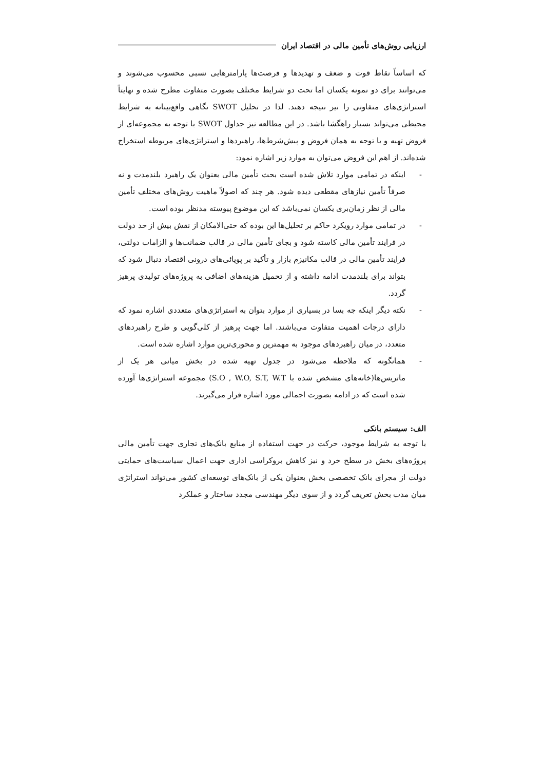ارزیابی روش‌های تأمین مالی در اقتصاد ایران
که اساساً نقاط قوت و ضعف و تهدیدها و فرصت‌ها پارامترهایی نسبی محسوب می‌شوند و می‌توانند برای دو نمونه یکسان اما تحت دو شرایط مختلف بصورت متفاوت مطرح شده و نهایتاً استراتژی‌های متفاوتی را نیز نتیجه دهند. لذا در تحلیل SWOT نگاهی واقع‌بینانه به شرایط محیطی می‌تواند بسیار راهگشا باشد. در این مطالعه نیز جداول SWOT با توجه به مجموعه‌ای از فروض تهیه و با توجه به همان فروض و پیش‌شرط‌ها، راهبردها و استراتژی‌های مربوطه استخراج شده‌اند. از اهم این فروض می‌توان به موارد زیر اشاره نمود:
- اینکه در تمامی موارد تلاش شده است بحث تأمین مالی بعنوان یک راهبرد بلندمدت و نه صرفاً تأمین نیازهای مقطعی دیده شود. هر چند که اصولاً ماهیت روش‌های مختلف تأمین مالی از نظر زمان‌بری یکسان نمی‌باشد که این موضوع پیوسته مدنظر بوده است.
- در تمامی موارد رویکرد حاکم بر تحلیل‌ها این بوده که حتی‌الامکان از نقش بیش از حد دولت در فرایند تأمین مالی کاسته شود و بجای تأمین مالی در قالب ضمانت‌ها و الزامات دولتی، فرایند تأمین مالی در قالب مکانیزم بازار و تأکید بر پویائی‌های درونی اقتصاد دنبال شود که بتواند برای بلندمدت ادامه داشته و از تحمیل هزینه‌های اضافی به پروژه‌های تولیدی پرهیز گردد.
- نکته دیگر اینکه چه بسا در بسیاری از موارد بتوان به استراتژی‌های متعددی اشاره نمود که دارای درجات اهمیت متفاوت می‌باشند. اما جهت پرهیز از کلی‌گویی و طرح راهبردهای متعدد، در میان راهبردهای موجود به مهمترین و محوری‌ترین موارد اشاره شده است.
- همانگونه که ملاحظه می‌شود در جدول تهیه شده در بخش میانی هر یک از ماتریس‌ها(خانه‌های مشخص شده با S.O , W.O, S.T, W.T) مجموعه استراتژی‌ها آورده شده است که در ادامه بصورت اجمالی مورد اشاره قرار می‌گیرند.
الف: سیستم بانکی
با توجه به شرایط موجود، حرکت در جهت استفاده از منابع بانک‌های تجاری جهت تأمین مالی پروژه‌های بخش در سطح خرد و نیز کاهش بروکراسی اداری جهت اعمال سیاست‌های حمایتی دولت از مجرای بانک تخصصی بخش بعنوان یکی از بانک‌های توسعه‌ای کشور می‌تواند استراتژی میان مدت بخش تعریف گردد و از سوی دیگر مهندسی مجدد ساختار و عملکرد